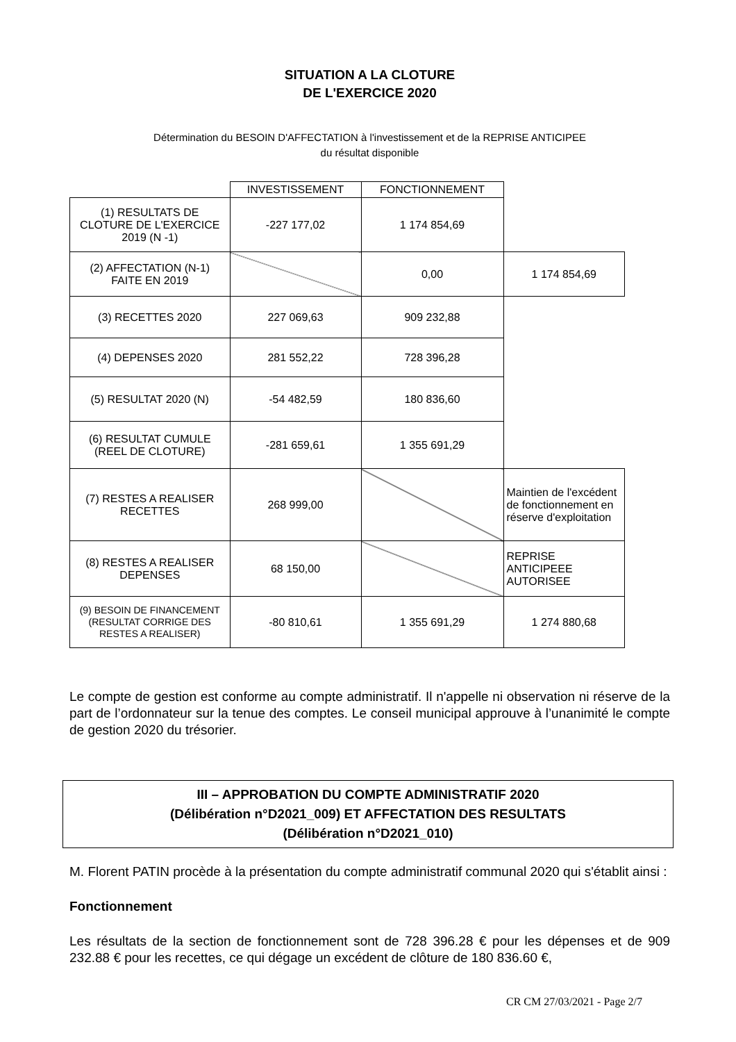SITUATION A LA CLOTURE
DE L'EXERCICE 2020
Détermination du BESOIN D'AFFECTATION à l'investissement et de la REPRISE ANTICIPEE
du résultat disponible
| | INVESTISSEMENT | FONCTIONNEMENT | |
| (1) RESULTATS DE CLOTURE DE L'EXERCICE 2019 (N -1) | -227 177,02 | 1 174 854,69 | |
| (2) AFFECTATION (N-1) FAITE EN 2019 | | 0,00 | 1 174 854,69 |
| (3) RECETTES 2020 | 227 069,63 | 909 232,88 | |
| (4) DEPENSES 2020 | 281 552,22 | 728 396,28 | |
| (5) RESULTAT 2020 (N) | -54 482,59 | 180 836,60 | |
| (6) RESULTAT CUMULE (REEL DE CLOTURE) | -281 659,61 | 1 355 691,29 | |
| (7) RESTES A REALISER RECETTES | 268 999,00 | | Maintien de l'excédent de fonctionnement en réserve d'exploitation |
| (8) RESTES A REALISER DEPENSES | 68 150,00 | | REPRISE ANTICIPEEE AUTORISEE |
| (9) BESOIN DE FINANCEMENT (RESULTAT CORRIGE DES RESTES A REALISER) | -80 810,61 | 1 355 691,29 | 1 274 880,68 |
Le compte de gestion est conforme au compte administratif. Il n'appelle ni observation ni réserve de la part de l’ordonnateur sur la tenue des comptes. Le conseil municipal approuve à l’unanimité le compte de gestion 2020 du trésorier.
III – APPROBATION DU COMPTE ADMINISTRATIF 2020
(Délibération n°D2021_009) ET AFFECTATION DES RESULTATS
(Délibération n°D2021_010)
M. Florent PATIN procède à la présentation du compte administratif communal 2020 qui s'établit ainsi :
Fonctionnement
Les résultats de la section de fonctionnement sont de 728 396.28 € pour les dépenses et de 909 232.88 € pour les recettes, ce qui dégage un excédent de clôture de 180 836.60 €,
CR CM 27/03/2021 - Page 2/7